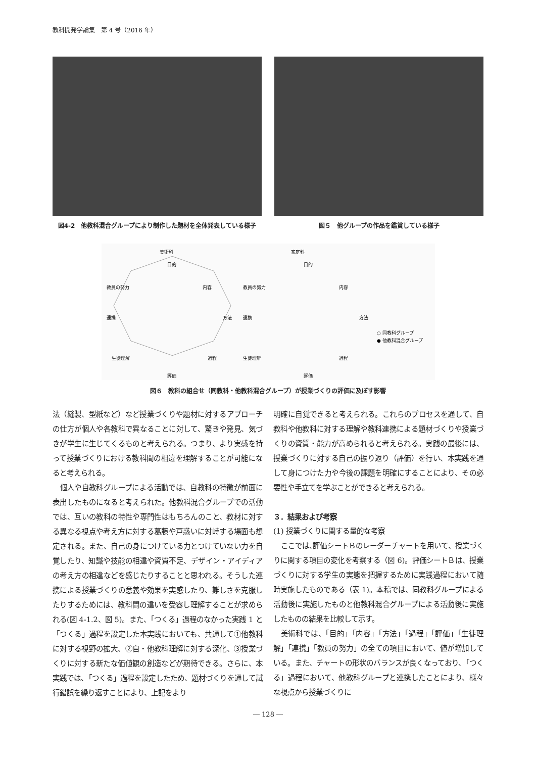教科開発学論集　第 4 号（2016 年）
図4-2　他教科混合グループにより制作した題材を全体発表している様子
図５　他グループの作品を鑑賞している様子
美術科
目的
内容
方法
過程
評価
生徒理解
連携
教員の努力
家庭科
目的
内容
方法
過程
評価
生徒理解
連携
教員の努力
○ 同教科グループ
● 他教科混合グループ
図６　教科の組合せ（同教科・他教科混合グループ）が授業づくりの評価に及ぼす影響
法（縫製、型紙など）など授業づくりや題材に対するアプローチの仕方が個人や各教科で異なることに対して、驚きや発見、気づきが学生に生じてくるものと考えられる。つまり、より実感を持って授業づくりにおける教科間の相違を理解することが可能になると考えられる。
個人や自教科グループによる活動では、自教科の特徴が前面に表出したものになると考えられた。他教科混合グループでの活動では、互いの教科の特性や専門性はもちろんのこと、教材に対する異なる視点や考え方に対する葛藤や戸惑いに対峙する場面も想定される。また、自己の身につけている力とつけていない力を自覚したり、知識や技能の相違や資質不足、デザイン・アイディアの考え方の相違などを感じたりすることと思われる。そうした連携による授業づくりの意義や効果を実感したり、難しさを克服したりするためには、教科間の違いを受容し理解することが求められる(図 4-1.2、図 5)。また、「つくる」過程のなかった実践 1 と「つくる」過程を設定した本実践においても、共通して①他教科に対する視野の拡大、②自・他教科理解に対する深化、③授業づくりに対する新たな価値観の創造などが期待できる。さらに、本実践では、「つくる」過程を設定したため、題材づくりを通して試行錯誤を繰り返すことにより、上記をより
明確に自覚できると考えられる。これらのプロセスを通して、自教科や他教科に対する理解や教科連携による題材づくりや授業づくりの資質・能力が高められると考えられる。実践の最後には、授業づくりに対する自己の振り返り（評価）を行い、本実践を通して身につけた力や今後の課題を明確にすることにより、その必要性や手立てを学ぶことができると考えられる。
３．結果および考察
(1) 授業づくりに関する量的な考察
ここでは､評価シートＢのレーダーチャートを用いて、授業づくりに関する項目の変化を考察する（図 6)。評価シートＢは、授業づくりに対する学生の実態を把握するために実践過程において随時実施したものである（表 1)。本稿では、同教科グループによる活動後に実施したものと他教科混合グループによる活動後に実施したものの結果を比較して示す。
美術科では、「目的」「内容」「方法」「過程」「評価」「生徒理解」「連携」「教員の努力」の全ての項目において、値が増加している。また、チャートの形状のバランスが良くなっており、「つくる」過程において、他教科グループと連携したことにより、様々な視点から授業づくりに
― 128 ―